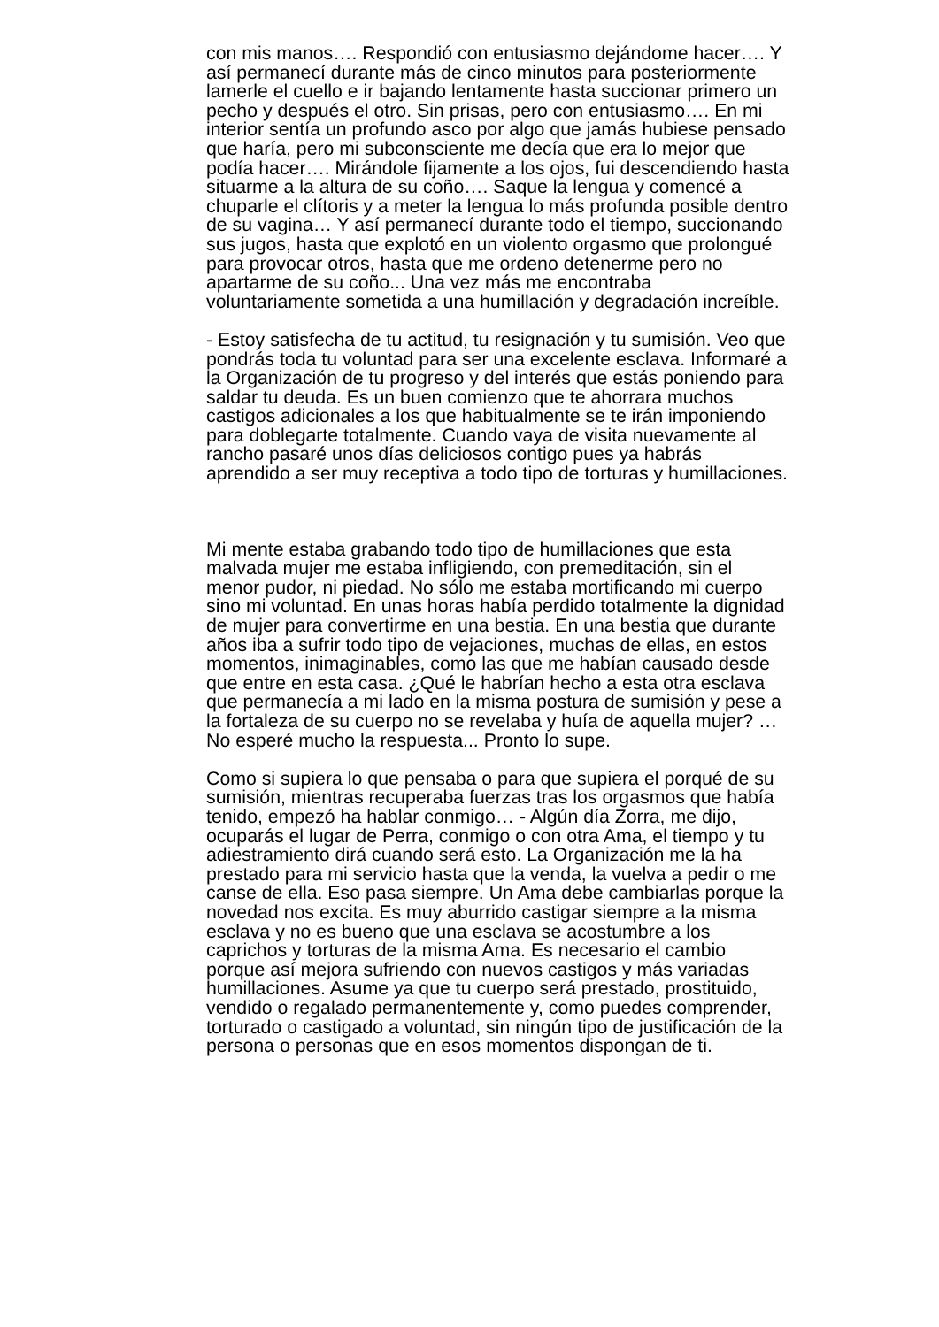con mis manos…. Respondió con entusiasmo dejándome hacer…. Y así permanecí durante más de cinco minutos para posteriormente lamerle el cuello e ir bajando lentamente hasta succionar primero un pecho y después el otro. Sin prisas, pero con entusiasmo…. En mi interior sentía un profundo asco por algo que jamás hubiese pensado que haría, pero mi subconsciente me decía que era lo mejor que podía hacer…. Mirándole fijamente a los ojos, fui descendiendo hasta situarme a la altura de su coño…. Saque la lengua y comencé a chuparle el clítoris y a meter la lengua lo más profunda posible dentro de su vagina… Y así permanecí durante todo el tiempo, succionando sus jugos, hasta que explotó en un violento orgasmo que prolongué para provocar otros, hasta que me ordeno detenerme pero no apartarme de su coño... Una vez más me encontraba voluntariamente sometida a una humillación y degradación increíble.
- Estoy satisfecha de tu actitud, tu resignación y tu sumisión. Veo que pondrás toda tu voluntad para ser una excelente esclava. Informaré a la Organización de tu progreso y del interés que estás poniendo para saldar tu deuda. Es un buen comienzo que te ahorrara muchos castigos adicionales a los que habitualmente se te irán imponiendo para doblegarte totalmente. Cuando vaya de visita nuevamente al rancho pasaré unos días deliciosos contigo pues ya habrás aprendido a ser muy receptiva a todo tipo de torturas y humillaciones.
Mi mente estaba grabando todo tipo de humillaciones que esta malvada mujer me estaba infligiendo, con premeditación, sin el menor pudor, ni piedad. No sólo me estaba mortificando mi cuerpo sino mi voluntad. En unas horas había perdido totalmente la dignidad de mujer para convertirme en una bestia. En una bestia que durante años iba a sufrir todo tipo de vejaciones, muchas de ellas, en estos momentos, inimaginables, como las que me habían causado desde que entre en esta casa. ¿Qué le habrían hecho a esta otra esclava que permanecía a mi lado en la misma postura de sumisión y pese a la fortaleza de su cuerpo no se revelaba y huía de aquella mujer? … No esperé mucho la respuesta... Pronto lo supe.
Como si supiera lo que pensaba o para que supiera el porqué de su sumisión, mientras recuperaba fuerzas tras los orgasmos que había tenido, empezó ha hablar conmigo… - Algún día Zorra, me dijo, ocuparás el lugar de Perra, conmigo o con otra Ama, el tiempo y tu adiestramiento dirá cuando será esto. La Organización me la ha prestado para mi servicio hasta que la venda, la vuelva a pedir o me canse de ella. Eso pasa siempre. Un Ama debe cambiarlas porque la novedad nos excita. Es muy aburrido castigar siempre a la misma esclava y no es bueno que una esclava se acostumbre a los caprichos y torturas de la misma Ama. Es necesario el cambio porque así mejora sufriendo con nuevos castigos y más variadas humillaciones. Asume ya que tu cuerpo será prestado, prostituido, vendido o regalado permanentemente y, como puedes comprender, torturado o castigado a voluntad, sin ningún tipo de justificación de la persona o personas que en esos momentos dispongan de ti.